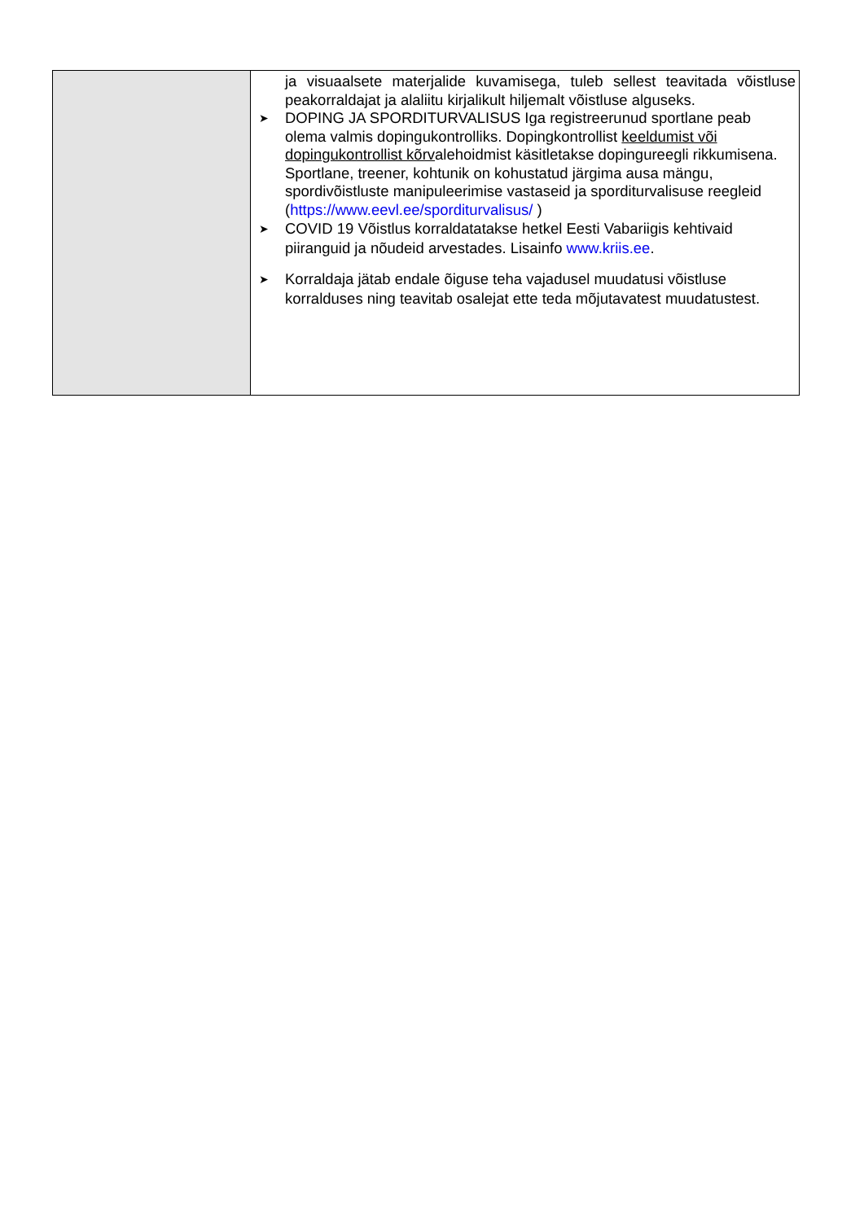| | ja visuaalsete materjalide kuvamisega, tuleb sellest teavitada võistluse peakorraldajat ja alaliitu kirjalikult hiljemalt võistluse alguseks. ➤ DOPING JA SPORDITURVALISUS Iga registreerunud sportlane peab olema valmis dopingukontrolliks. Dopingkontrollist keeldumist või dopingukontrollist kõrv alehoidmist käsitletakse dopingureegli rikkumisena. Sportlane, treener, kohtunik on kohustatud järgima ausa mängu, spordivõistluste manipuleerimise vastaseid ja sporditurvalisuse reegleid ( https://www.eevl.ee/sporditurvalisus/ ) ➤ COVID 19 Võistlus korraldatatakse hetkel Eesti Vabariigis kehtivaid piiranguid ja nõudeid arvestades. Lisainfo www.kriis.ee . ➤ Korraldaja jätab endale õiguse teha vajadusel muudatusi võistluse korralduses ning teavitab osalejat ette teda mõjutavatest muudatustest. |